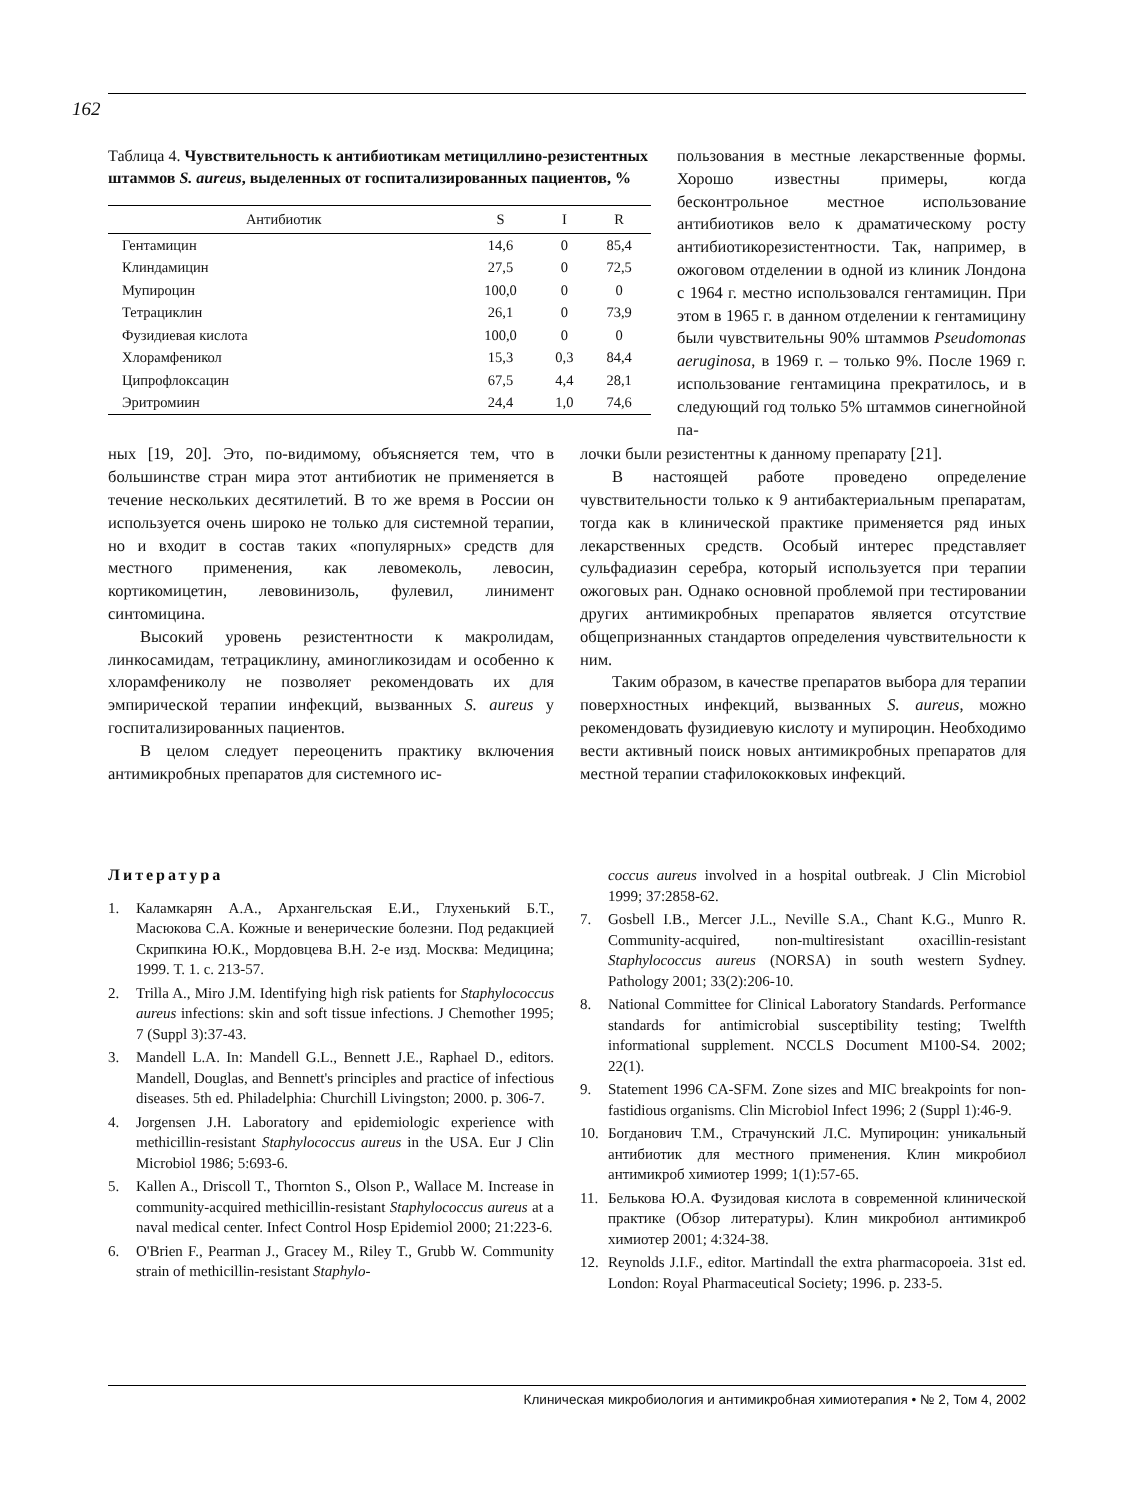162
Таблица 4. Чувствительность к антибиотикам метициллино-резистентных штаммов S. aureus, выделенных от госпитализированных пациентов, %
| Антибиотик | S | I | R |
| --- | --- | --- | --- |
| Гентамицин | 14,6 | 0 | 85,4 |
| Клиндамицин | 27,5 | 0 | 72,5 |
| Мупироцин | 100,0 | 0 | 0 |
| Тетрациклин | 26,1 | 0 | 73,9 |
| Фузидиевая кислота | 100,0 | 0 | 0 |
| Хлорамфеникол | 15,3 | 0,3 | 84,4 |
| Ципрофлоксацин | 67,5 | 4,4 | 28,1 |
| Эритромиин | 24,4 | 1,0 | 74,6 |
пользования в местные лекарственные формы. Хорошо известны примеры, когда бесконтрольное местное использование антибиотиков вело к драматическому росту антибиотикорезистентности. Так, например, в ожоговом отделении в одной из клиник Лондона с 1964 г. местно использовался гентамицин. При этом в 1965 г. в данном отделении к гентамицину были чувствительны 90% штаммов Pseudomonas aeruginosa, в 1969 г. – только 9%. После 1969 г. использование гентамицина прекратилось, и в следующий год только 5% штаммов синегнойной па-
ных [19, 20]. Это, по-видимому, объясняется тем, что в большинстве стран мира этот антибиотик не применяется в течение нескольких десятилетий. В то же время в России он используется очень широко не только для системной терапии, но и входит в состав таких «популярных» средств для местного применения, как левомеколь, левосин, кортикомицетин, левовинизоль, фулевил, линимент синтомицина.
Высокий уровень резистентности к макролидам, линкосамидам, тетрациклину, аминогликозидам и особенно к хлорамфениколу не позволяет рекомендовать их для эмпирической терапии инфекций, вызванных S. aureus у госпитализированных пациентов.
В целом следует переоценить практику включения антимикробных препаратов для системного ис-
лочки были резистентны к данному препарату [21].
В настоящей работе проведено определение чувствительности только к 9 антибактериальным препаратам, тогда как в клинической практике применяется ряд иных лекарственных средств. Особый интерес представляет сульфадиазин серебра, который используется при терапии ожоговых ран. Однако основной проблемой при тестировании других антимикробных препаратов является отсутствие общепризнанных стандартов определения чувствительности к ним.
Таким образом, в качестве препаратов выбора для терапии поверхностных инфекций, вызванных S. aureus, можно рекомендовать фузидиевую кислоту и мупироцин. Необходимо вести активный поиск новых антимикробных препаратов для местной терапии стафилококковых инфекций.
Литература
1. Каламкарян А.А., Архангельская Е.И., Глухенький Б.Т., Масюкова С.А. Кожные и венерические болезни. Под редакцией Скрипкина Ю.К., Мордовцева В.Н. 2-е изд. Москва: Медицина; 1999. Т. 1. с. 213-57.
2. Trilla A., Miro J.M. Identifying high risk patients for Staphylococcus aureus infections: skin and soft tissue infections. J Chemother 1995; 7 (Suppl 3):37-43.
3. Mandell L.A. In: Mandell G.L., Bennett J.E., Raphael D., editors. Mandell, Douglas, and Bennett's principles and practice of infectious diseases. 5th ed. Philadelphia: Churchill Livingston; 2000. p. 306-7.
4. Jorgensen J.H. Laboratory and epidemiologic experience with methicillin-resistant Staphylococcus aureus in the USA. Eur J Clin Microbiol 1986; 5:693-6.
5. Kallen A., Driscoll T., Thornton S., Olson P., Wallace M. Increase in community-acquired methicillin-resistant Staphylococcus aureus at a naval medical center. Infect Control Hosp Epidemiol 2000; 21:223-6.
6. O'Brien F., Pearman J., Gracey M., Riley T., Grubb W. Community strain of methicillin-resistant Staphylo-
coccus aureus involved in a hospital outbreak. J Clin Microbiol 1999; 37:2858-62.
7. Gosbell I.B., Mercer J.L., Neville S.A., Chant K.G., Munro R. Community-acquired, non-multiresistant oxacillin-resistant Staphylococcus aureus (NORSA) in south western Sydney. Pathology 2001; 33(2):206-10.
8. National Committee for Clinical Laboratory Standards. Performance standards for antimicrobial susceptibility testing; Twelfth informational supplement. NCCLS Document M100-S4. 2002; 22(1).
9. Statement 1996 CA-SFM. Zone sizes and MIC breakpoints for non-fastidious organisms. Clin Microbiol Infect 1996; 2 (Suppl 1):46-9.
10. Богданович Т.М., Страчунский Л.С. Мупироцин: уникальный антибиотик для местного применения. Клин микробиол антимикроб химиотер 1999; 1(1):57-65.
11. Белькова Ю.А. Фузидовая кислота в современной клинической практике (Обзор литературы). Клин микробиол антимикроб химиотер 2001; 4:324-38.
12. Reynolds J.I.F., editor. Martindall the extra pharmacopoeia. 31st ed. London: Royal Pharmaceutical Society; 1996. p. 233-5.
Клиническая микробиология и антимикробная химиотерапия • № 2, Том 4, 2002